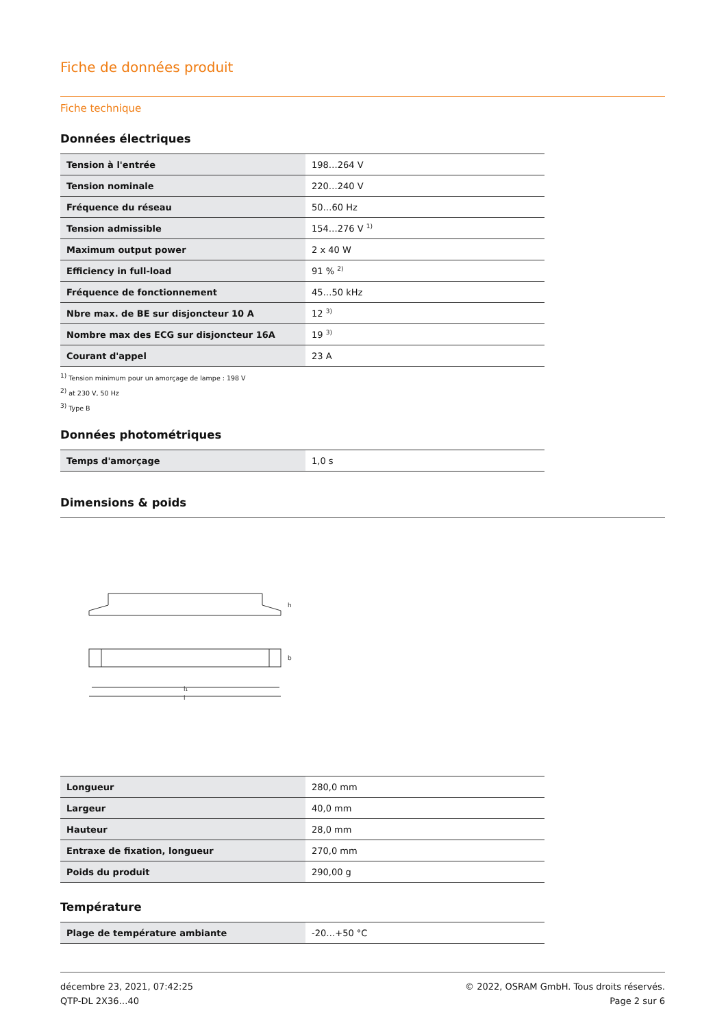Fiche de données produit
Fiche technique
Données électriques
| Tension à l'entrée | 198…264 V |
| Tension nominale | 220…240 V |
| Fréquence du réseau | 50…60 Hz |
| Tension admissible | 154…276 V <sup>1)</sup> |
| Maximum output power | 2 x 40 W |
| Efficiency in full-load | 91 % <sup>2)</sup> |
| Fréquence de fonctionnement | 45…50 kHz |
| Nbre max. de BE sur disjoncteur 10 A | 12 <sup>3)</sup> |
| Nombre max des ECG sur disjoncteur 16A | 19 <sup>3)</sup> |
| Courant d'appel | 23 A |
<sup>1)</sup> Tension minimum pour un amorçage de lampe : 198 V
<sup>2)</sup> at 230 V, 50 Hz
<sup>3)</sup> Type B
Données photométriques
| Temps d'amorçage | 1,0 s |
Dimensions & poids
l₁
l
h
b
| Longueur | 280,0 mm |
| Largeur | 40,0 mm |
| Hauteur | 28,0 mm |
| Entraxe de fixation, longueur | 270,0 mm |
| Poids du produit | 290,00 g |
Température
| Plage de température ambiante | -20…+50 °C |
décembre 23, 2021, 07:42:25
QTP-DL 2X36…40
© 2022, OSRAM GmbH. Tous droits réservés.
Page 2 sur 6